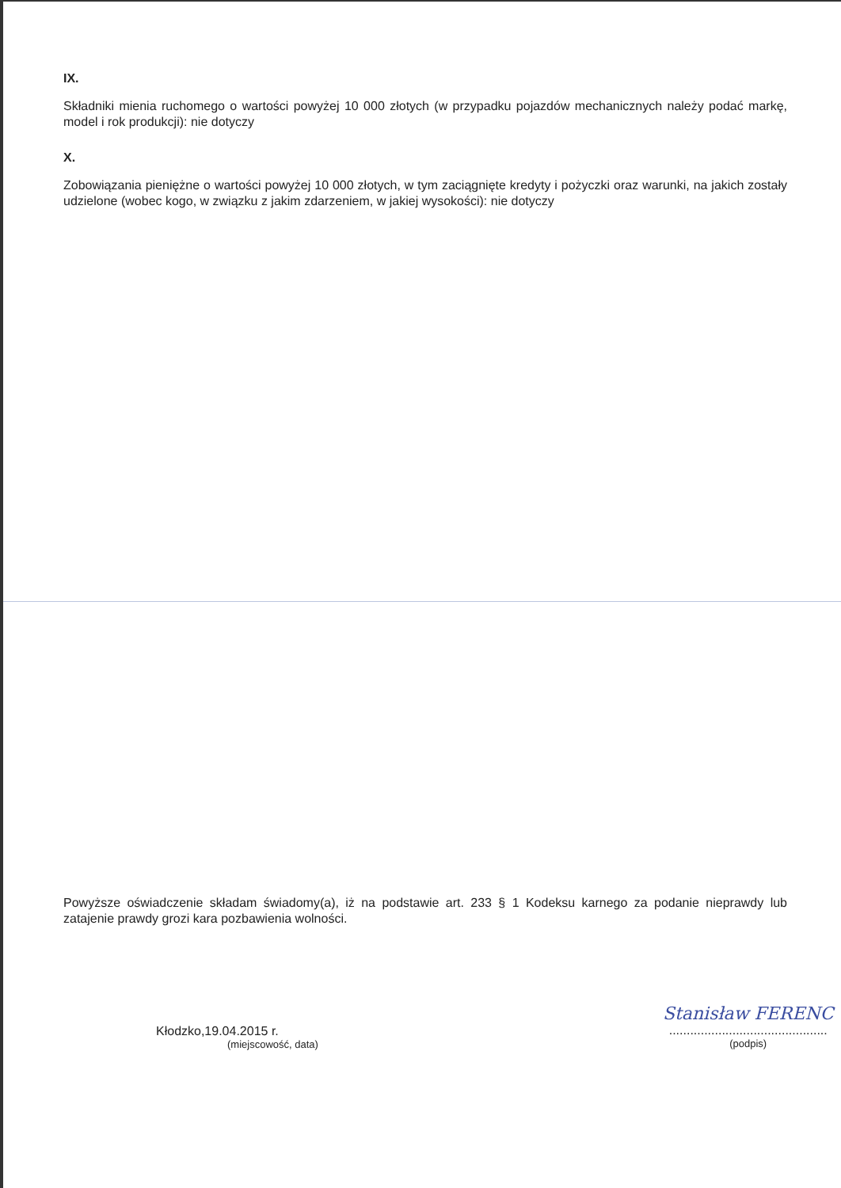IX.
Składniki mienia ruchomego o wartości powyżej 10 000 złotych (w przypadku pojazdów mechanicznych należy podać markę, model i rok produkcji): nie dotyczy
X.
Zobowiązania pieniężne o wartości powyżej 10 000 złotych, w tym zaciągnięte kredyty i pożyczki oraz warunki, na jakich zostały udzielone (wobec kogo, w związku z jakim zdarzeniem, w jakiej wysokości): nie dotyczy
Powyższe oświadczenie składam świadomy(a), iż na podstawie art. 233 § 1 Kodeksu karnego za podanie nieprawdy lub zatajenie prawdy grozi kara pozbawienia wolności.
Kłodzko,19.04.2015 r.
(miejscowość, data)
Stanisław FERENC
.............................................
(podpis)